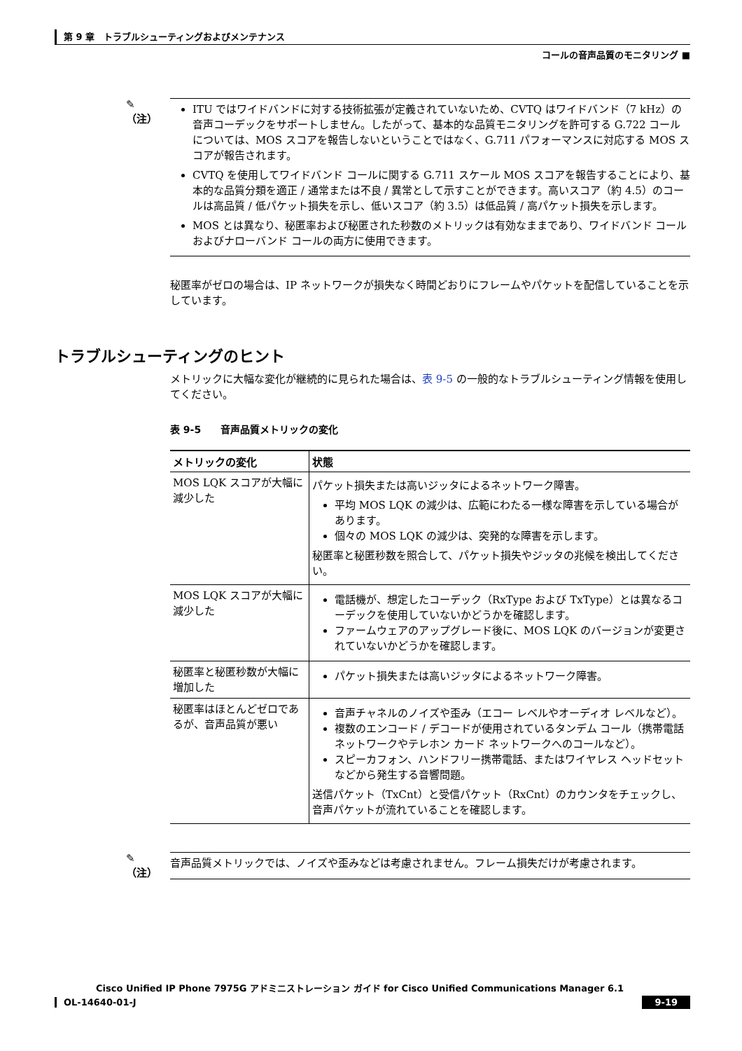第 9 章　トラブルシューティングおよびメンテナンス
コールの音声品質のモニタリング ■
✎
（注）
ITU ではワイドバンドに対する技術拡張が定義されていないため、CVTQ はワイドバンド（7 kHz）の音声コーデックをサポートしません。したがって、基本的な品質モニタリングを許可する G.722 コールについては、MOS スコアを報告しないということではなく、G.711 パフォーマンスに対応する MOS スコアが報告されます。
CVTQ を使用してワイドバンド コールに関する G.711 スケール MOS スコアを報告することにより、基本的な品質分類を適正 / 通常または不良 / 異常として示すことができます。高いスコア（約 4.5）のコールは高品質 / 低パケット損失を示し、低いスコア（約 3.5）は低品質 / 高パケット損失を示します。
MOS とは異なり、秘匿率および秘匿された秒数のメトリックは有効なままであり、ワイドバンド コールおよびナローバンド コールの両方に使用できます。
秘匿率がゼロの場合は、IP ネットワークが損失なく時間どおりにフレームやパケットを配信していることを示しています。
トラブルシューティングのヒント
メトリックに大幅な変化が継続的に見られた場合は、表 9-5 の一般的なトラブルシューティング情報を使用してください。
表 9-5　　音声品質メトリックの変化
| メトリックの変化 | 状態 |
| --- | --- |
| MOS LQK スコアが大幅に減少した | パケット損失または高いジッタによるネットワーク障害。 平均 MOS LQK の減少は、広範にわたる一様な障害を示している場合があります。 個々の MOS LQK の減少は、突発的な障害を示します。 秘匿率と秘匿秒数を照合して、パケット損失やジッタの兆候を検出してください。 |
| MOS LQK スコアが大幅に減少した | 電話機が、想定したコーデック（RxType および TxType）とは異なるコーデックを使用していないかどうかを確認します。 ファームウェアのアップグレード後に、MOS LQK のバージョンが変更されていないかどうかを確認します。 |
| 秘匿率と秘匿秒数が大幅に増加した | パケット損失または高いジッタによるネットワーク障害。 |
| 秘匿率はほとんどゼロであるが、音声品質が悪い | 音声チャネルのノイズや歪み（エコー レベルやオーディオ レベルなど）。 複数のエンコード / デコードが使用されているタンデム コール（携帯電話ネットワークやテレホン カード ネットワークへのコールなど）。 スピーカフォン、ハンドフリー携帯電話、またはワイヤレス ヘッドセットなどから発生する音響問題。 送信パケット（TxCnt）と受信パケット（RxCnt）のカウンタをチェックし、音声パケットが流れていることを確認します。 |
✎
（注）
音声品質メトリックでは、ノイズや歪みなどは考慮されません。フレーム損失だけが考慮されます。
Cisco Unified IP Phone 7975G アドミニストレーション ガイド for Cisco Unified Communications Manager 6.1
9-19
OL-14640-01-J